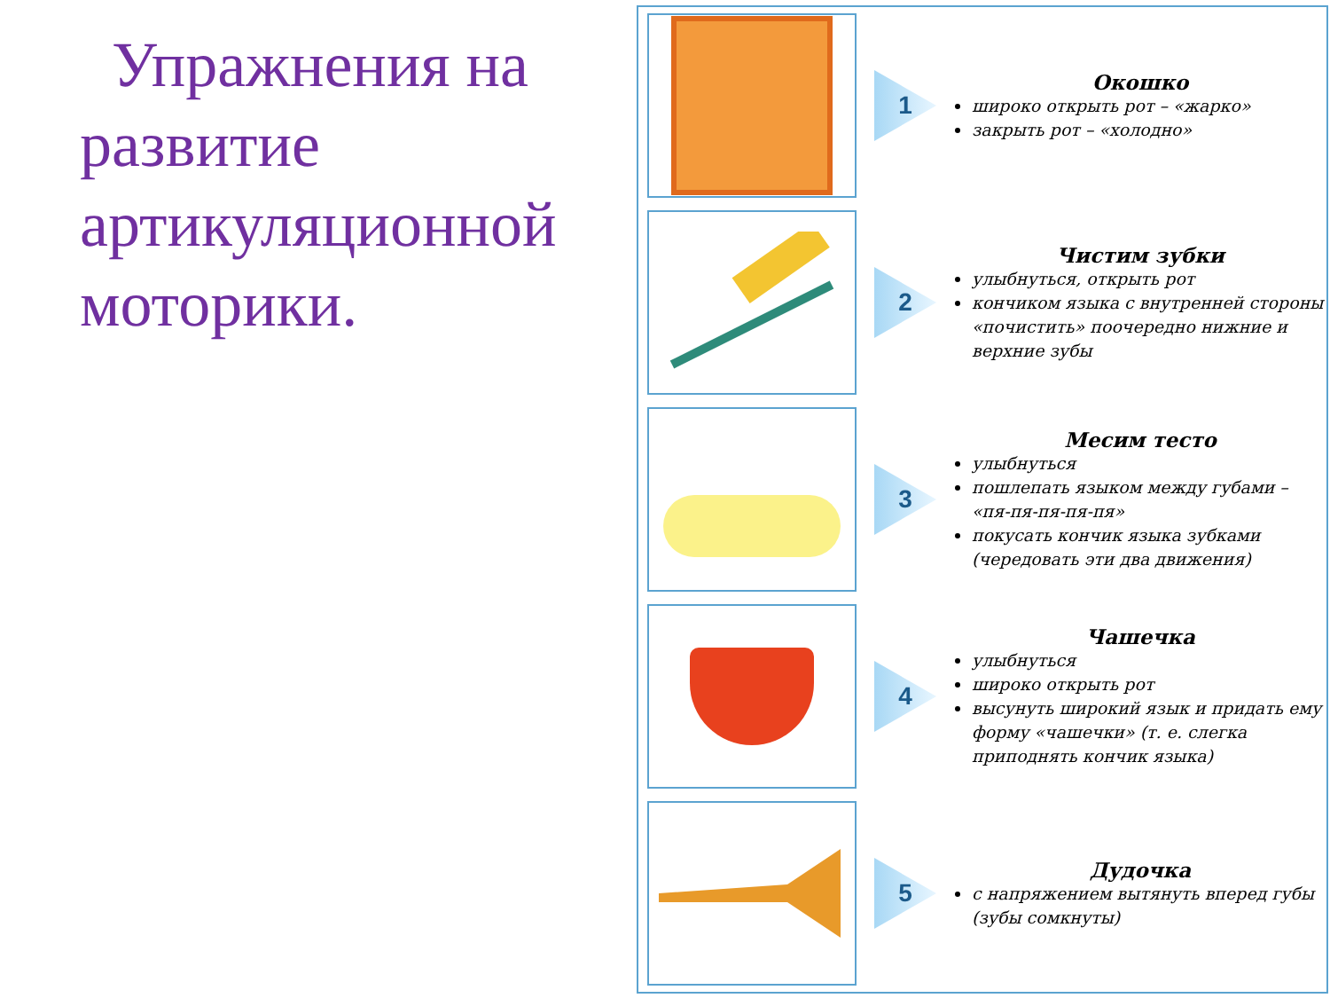Упражнения на развитие артикуляционной моторики.
1
Окошко
широко открыть рот – «жарко»
закрыть рот – «холодно»
2
Чистим зубки
улыбнуться, открыть рот
кончиком языка с внутренней стороны «почистить» поочередно нижние и верхние зубы
3
Месим тесто
улыбнуться
пошлепать языком между губами – «пя-пя-пя-пя-пя»
покусать кончик языка зубками (чередовать эти два движения)
4
Чашечка
улыбнуться
широко открыть рот
высунуть широкий язык и придать ему форму «чашечки» (т. е. слегка приподнять кончик языка)
5
Дудочка
с напряжением вытянуть вперед губы (зубы сомкнуты)